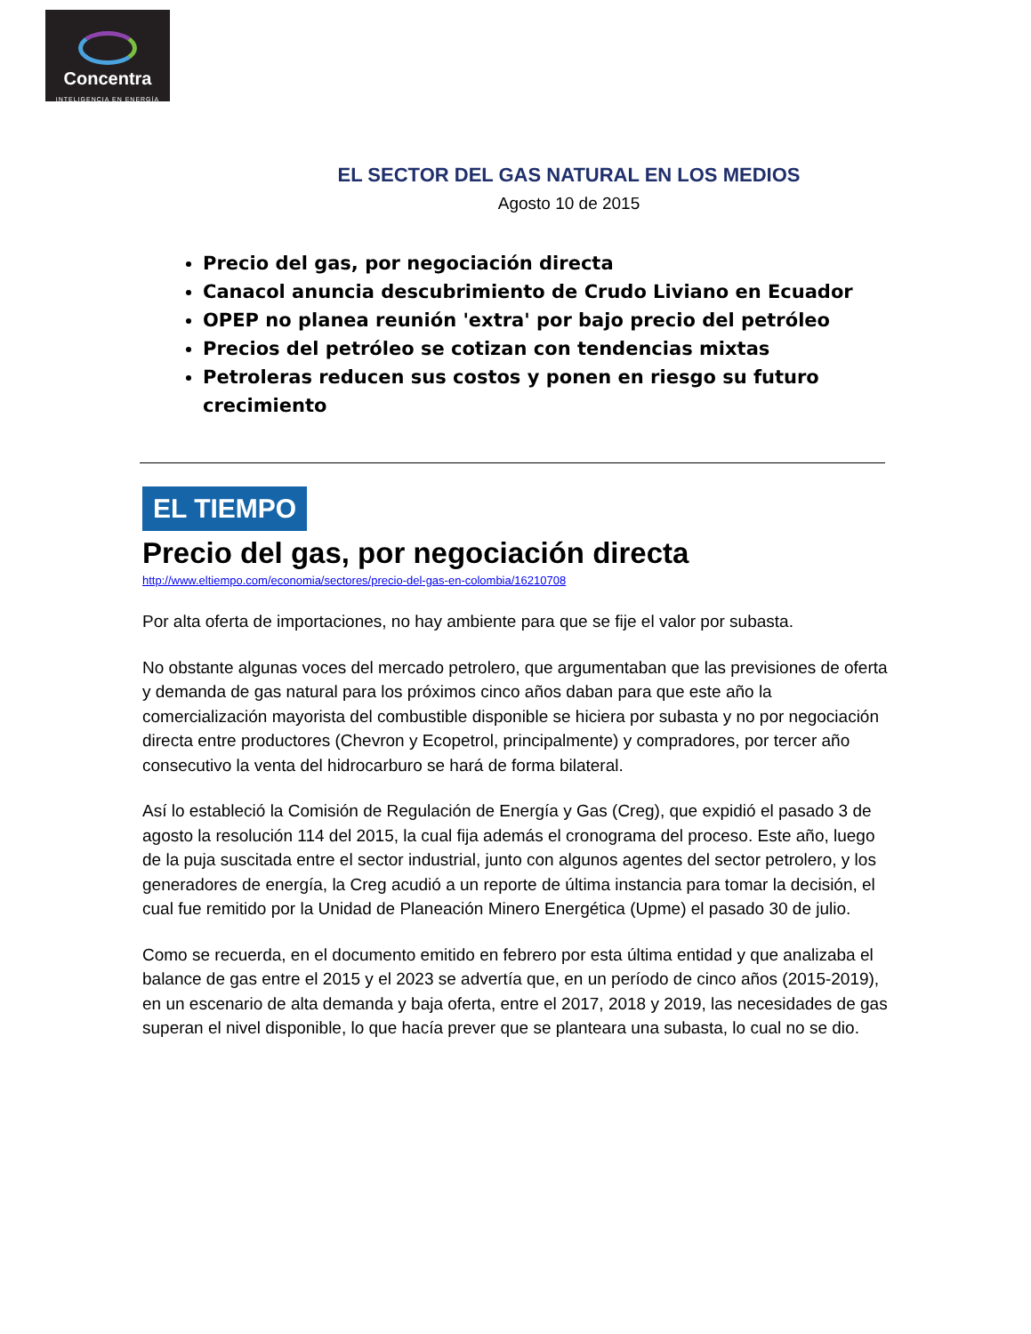Concentra
INTELIGENCIA EN ENERGÍA
EL SECTOR DEL GAS NATURAL EN LOS MEDIOS
Agosto 10 de 2015
Precio del gas, por negociación directa
Canacol anuncia descubrimiento de Crudo Liviano en Ecuador
OPEP no planea reunión 'extra' por bajo precio del petróleo
Precios del petróleo se cotizan con tendencias mixtas
Petroleras reducen sus costos y ponen en riesgo su futuro crecimiento
EL TIEMPO
Precio del gas, por negociación directa
http://www.eltiempo.com/economia/sectores/precio-del-gas-en-colombia/16210708
Por alta oferta de importaciones, no hay ambiente para que se fije el valor por subasta.
No obstante algunas voces del mercado petrolero, que argumentaban que las previsiones de oferta y demanda de gas natural para los próximos cinco años daban para que este año la comercialización mayorista del combustible disponible se hiciera por subasta y no por negociación directa entre productores (Chevron y Ecopetrol, principalmente) y compradores, por tercer año consecutivo la venta del hidrocarburo se hará de forma bilateral.
Así lo estableció la Comisión de Regulación de Energía y Gas (Creg), que expidió el pasado 3 de agosto la resolución 114 del 2015, la cual fija además el cronograma del proceso. Este año, luego de la puja suscitada entre el sector industrial, junto con algunos agentes del sector petrolero, y los generadores de energía, la Creg acudió a un reporte de última instancia para tomar la decisión, el cual fue remitido por la Unidad de Planeación Minero Energética (Upme) el pasado 30 de julio.
Como se recuerda, en el documento emitido en febrero por esta última entidad y que analizaba el balance de gas entre el 2015 y el 2023 se advertía que, en un período de cinco años (2015-2019), en un escenario de alta demanda y baja oferta, entre el 2017, 2018 y 2019, las necesidades de gas superan el nivel disponible, lo que hacía prever que se planteara una subasta, lo cual no se dio.